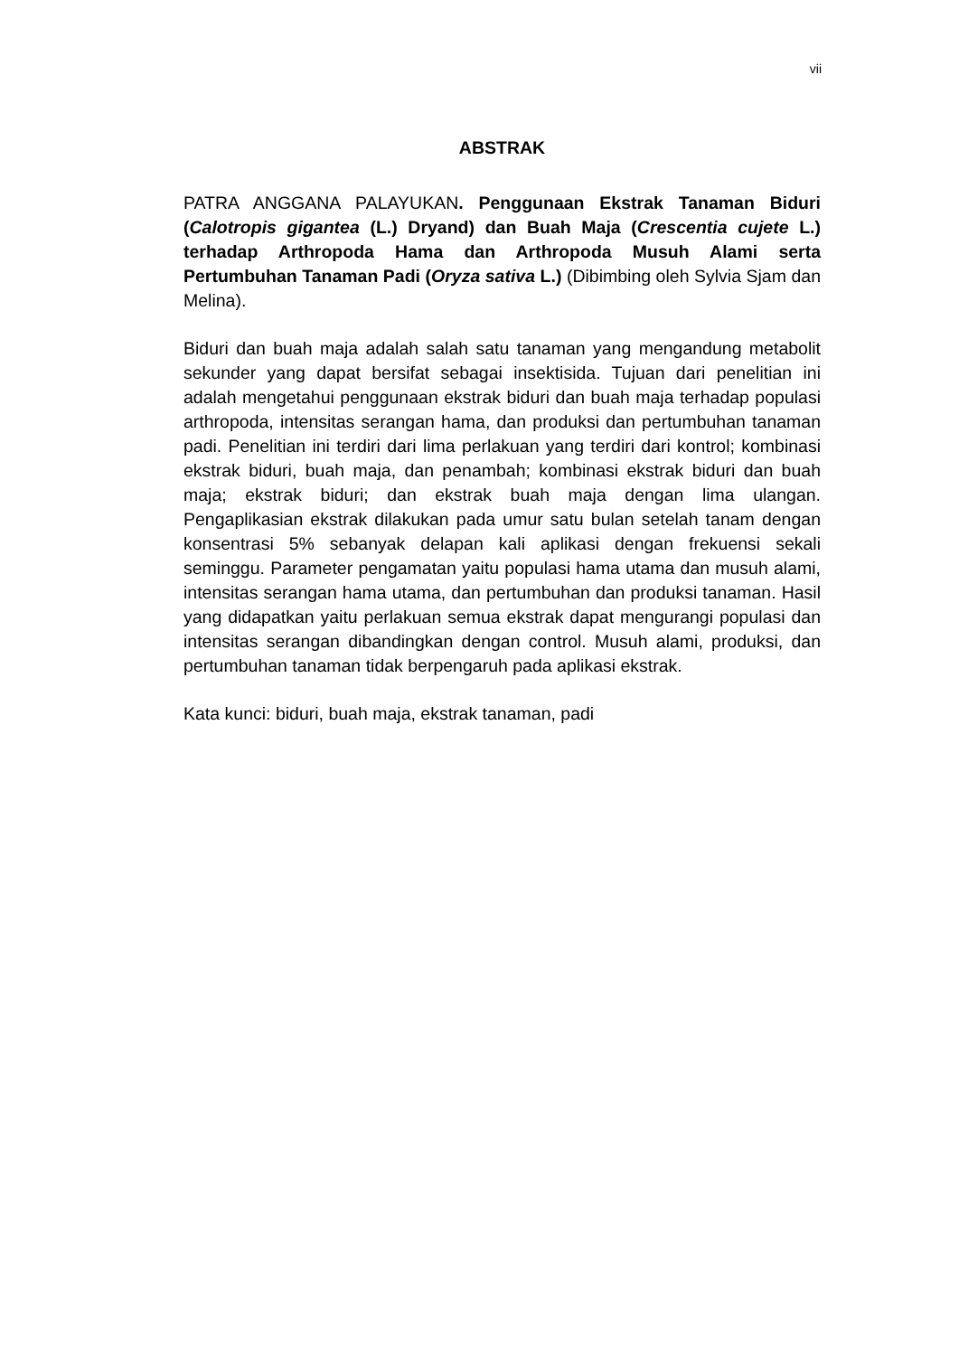vii
ABSTRAK
PATRA ANGGANA PALAYUKAN. Penggunaan Ekstrak Tanaman Biduri (Calotropis gigantea (L.) Dryand) dan Buah Maja (Crescentia cujete L.) terhadap Arthropoda Hama dan Arthropoda Musuh Alami serta Pertumbuhan Tanaman Padi (Oryza sativa L.) (Dibimbing oleh Sylvia Sjam dan Melina).
Biduri dan buah maja adalah salah satu tanaman yang mengandung metabolit sekunder yang dapat bersifat sebagai insektisida. Tujuan dari penelitian ini adalah mengetahui penggunaan ekstrak biduri dan buah maja terhadap populasi arthropoda, intensitas serangan hama, dan produksi dan pertumbuhan tanaman padi. Penelitian ini terdiri dari lima perlakuan yang terdiri dari kontrol; kombinasi ekstrak biduri, buah maja, dan penambah; kombinasi ekstrak biduri dan buah maja; ekstrak biduri; dan ekstrak buah maja dengan lima ulangan. Pengaplikasian ekstrak dilakukan pada umur satu bulan setelah tanam dengan konsentrasi 5% sebanyak delapan kali aplikasi dengan frekuensi sekali seminggu. Parameter pengamatan yaitu populasi hama utama dan musuh alami, intensitas serangan hama utama, dan pertumbuhan dan produksi tanaman. Hasil yang didapatkan yaitu perlakuan semua ekstrak dapat mengurangi populasi dan intensitas serangan dibandingkan dengan control. Musuh alami, produksi, dan pertumbuhan tanaman tidak berpengaruh pada aplikasi ekstrak.
Kata kunci: biduri, buah maja, ekstrak tanaman, padi